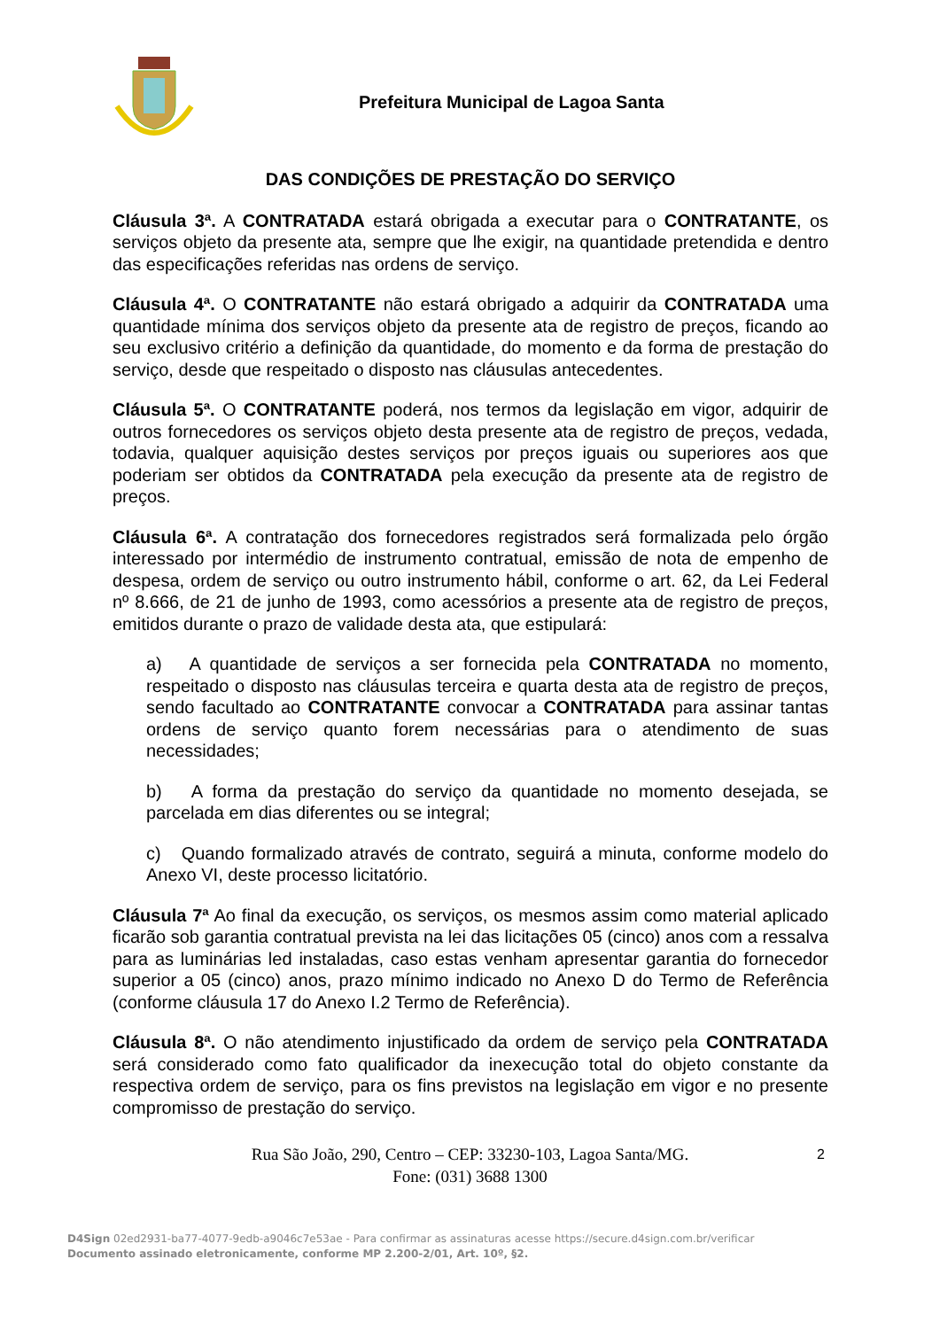Prefeitura Municipal de Lagoa Santa
DAS CONDIÇÕES DE PRESTAÇÃO DO SERVIÇO
Cláusula 3ª. A CONTRATADA estará obrigada a executar para o CONTRATANTE, os serviços objeto da presente ata, sempre que lhe exigir, na quantidade pretendida e dentro das especificações referidas nas ordens de serviço.
Cláusula 4ª. O CONTRATANTE não estará obrigado a adquirir da CONTRATADA uma quantidade mínima dos serviços objeto da presente ata de registro de preços, ficando ao seu exclusivo critério a definição da quantidade, do momento e da forma de prestação do serviço, desde que respeitado o disposto nas cláusulas antecedentes.
Cláusula 5ª. O CONTRATANTE poderá, nos termos da legislação em vigor, adquirir de outros fornecedores os serviços objeto desta presente ata de registro de preços, vedada, todavia, qualquer aquisição destes serviços por preços iguais ou superiores aos que poderiam ser obtidos da CONTRATADA pela execução da presente ata de registro de preços.
Cláusula 6ª. A contratação dos fornecedores registrados será formalizada pelo órgão interessado por intermédio de instrumento contratual, emissão de nota de empenho de despesa, ordem de serviço ou outro instrumento hábil, conforme o art. 62, da Lei Federal nº 8.666, de 21 de junho de 1993, como acessórios a presente ata de registro de preços, emitidos durante o prazo de validade desta ata, que estipulará:
a) A quantidade de serviços a ser fornecida pela CONTRATADA no momento, respeitado o disposto nas cláusulas terceira e quarta desta ata de registro de preços, sendo facultado ao CONTRATANTE convocar a CONTRATADA para assinar tantas ordens de serviço quanto forem necessárias para o atendimento de suas necessidades;
b) A forma da prestação do serviço da quantidade no momento desejada, se parcelada em dias diferentes ou se integral;
c) Quando formalizado através de contrato, seguirá a minuta, conforme modelo do Anexo VI, deste processo licitatório.
Cláusula 7ª Ao final da execução, os serviços, os mesmos assim como material aplicado ficarão sob garantia contratual prevista na lei das licitações 05 (cinco) anos com a ressalva para as luminárias led instaladas, caso estas venham apresentar garantia do fornecedor superior a 05 (cinco) anos, prazo mínimo indicado no Anexo D do Termo de Referência (conforme cláusula 17 do Anexo I.2 Termo de Referência).
Cláusula 8ª. O não atendimento injustificado da ordem de serviço pela CONTRATADA será considerado como fato qualificador da inexecução total do objeto constante da respectiva ordem de serviço, para os fins previstos na legislação em vigor e no presente compromisso de prestação do serviço.
Rua São João, 290, Centro – CEP: 33230-103, Lagoa Santa/MG.
Fone: (031) 3688 1300
2
D4Sign 02ed2931-ba77-4077-9edb-a9046c7e53ae - Para confirmar as assinaturas acesse https://secure.d4sign.com.br/verificar
Documento assinado eletronicamente, conforme MP 2.200-2/01, Art. 10º, §2.